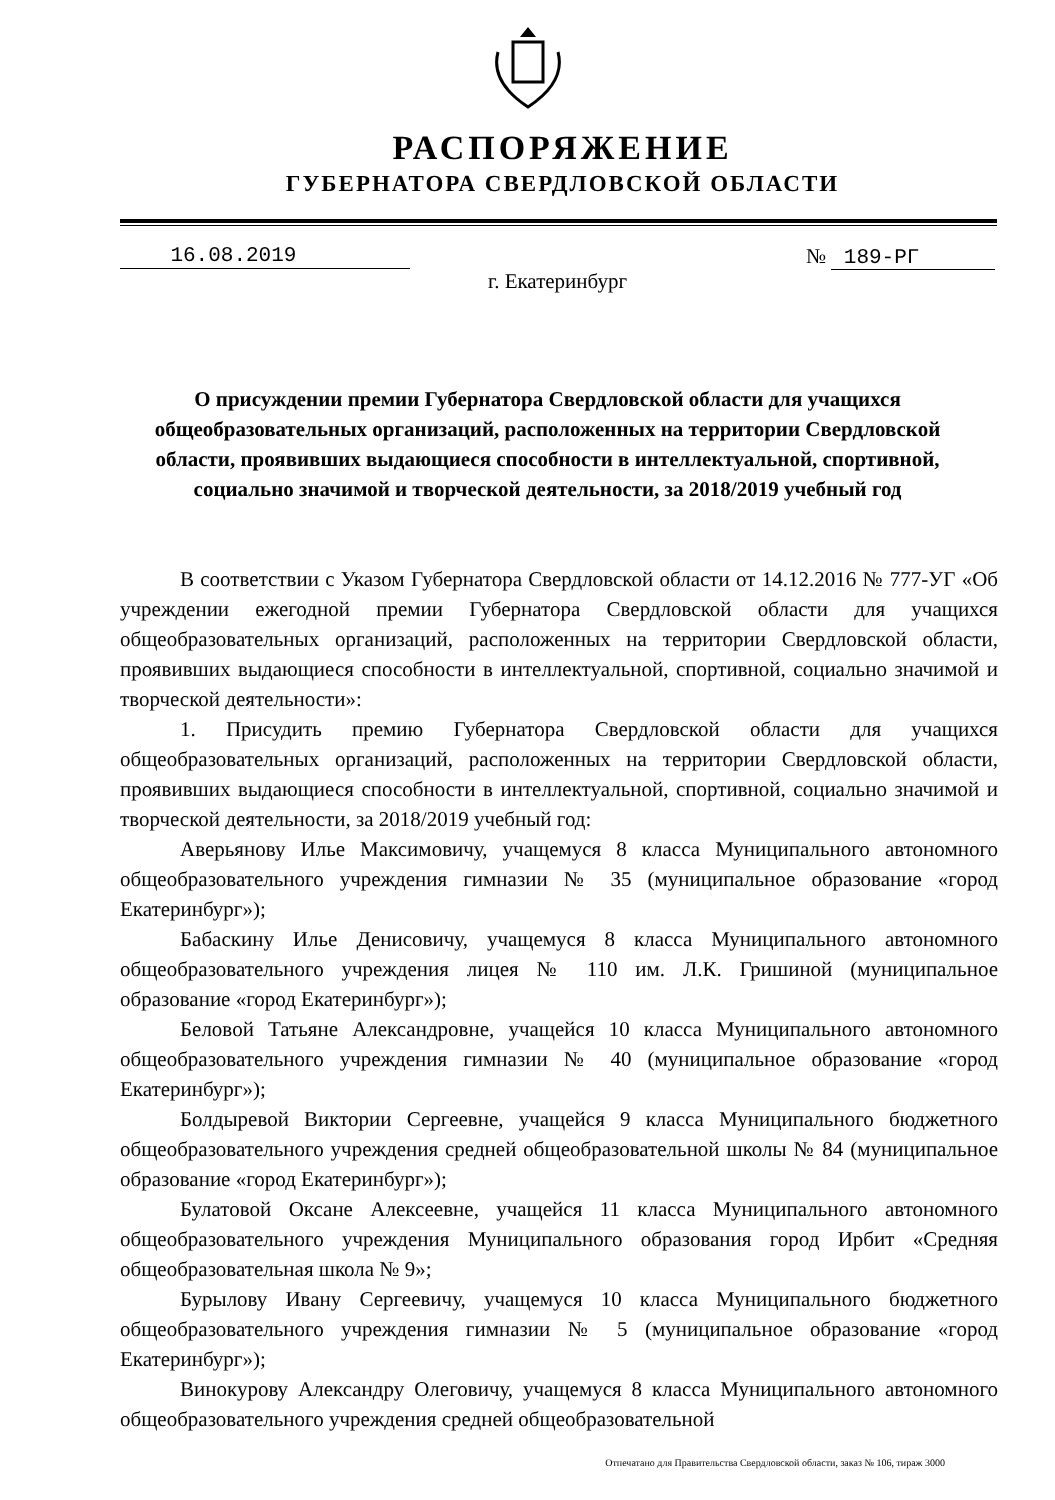РАСПОРЯЖЕНИЕ
ГУБЕРНАТОРА СВЕРДЛОВСКОЙ ОБЛАСТИ
16.08.2019 № 189-РГ
г. Екатеринбург
О присуждении премии Губернатора Свердловской области для учащихся общеобразовательных организаций, расположенных на территории Свердловской области, проявивших выдающиеся способности в интеллектуальной, спортивной, социально значимой и творческой деятельности, за 2018/2019 учебный год
В соответствии с Указом Губернатора Свердловской области от 14.12.2016 № 777-УГ «Об учреждении ежегодной премии Губернатора Свердловской области для учащихся общеобразовательных организаций, расположенных на территории Свердловской области, проявивших выдающиеся способности в интеллектуальной, спортивной, социально значимой и творческой деятельности»:
1. Присудить премию Губернатора Свердловской области для учащихся общеобразовательных организаций, расположенных на территории Свердловской области, проявивших выдающиеся способности в интеллектуальной, спортивной, социально значимой и творческой деятельности, за 2018/2019 учебный год:
Аверьянову Илье Максимовичу, учащемуся 8 класса Муниципального автономного общеобразовательного учреждения гимназии № 35 (муниципальное образование «город Екатеринбург»);
Бабаскину Илье Денисовичу, учащемуся 8 класса Муниципального автономного общеобразовательного учреждения лицея № 110 им. Л.К. Гришиной (муниципальное образование «город Екатеринбург»);
Беловой Татьяне Александровне, учащейся 10 класса Муниципального автономного общеобразовательного учреждения гимназии № 40 (муниципальное образование «город Екатеринбург»);
Болдыревой Виктории Сергеевне, учащейся 9 класса Муниципального бюджетного общеобразовательного учреждения средней общеобразовательной школы № 84 (муниципальное образование «город Екатеринбург»);
Булатовой Оксане Алексеевне, учащейся 11 класса Муниципального автономного общеобразовательного учреждения Муниципального образования город Ирбит «Средняя общеобразовательная школа № 9»;
Бурылову Ивану Сергеевичу, учащемуся 10 класса Муниципального бюджетного общеобразовательного учреждения гимназии № 5 (муниципальное образование «город Екатеринбург»);
Винокурову Александру Олеговичу, учащемуся 8 класса Муниципального автономного общеобразовательного учреждения средней общеобразовательной
Отпечатано для Правительства Свердловской области, заказ № 106, тираж 3000